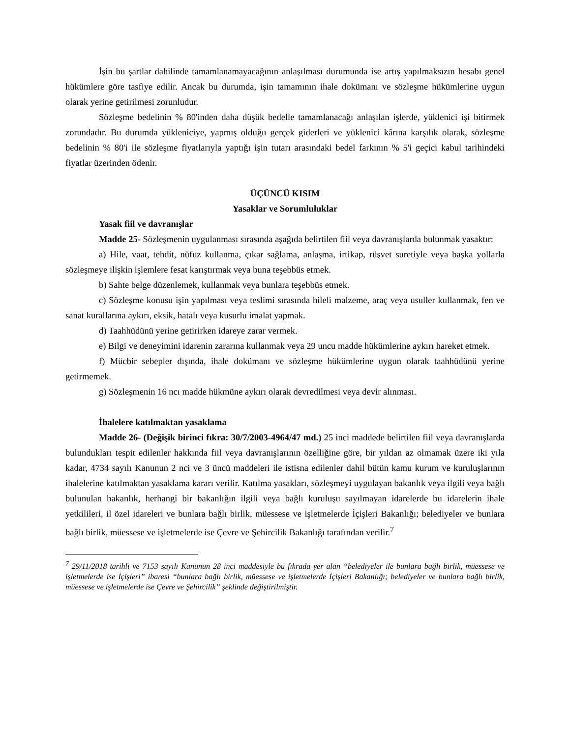İşin bu şartlar dahilinde tamamlanamayacağının anlaşılması durumunda ise artış yapılmaksızın hesabı genel hükümlere göre tasfiye edilir. Ancak bu durumda, işin tamamının ihale dokümanı ve sözleşme hükümlerine uygun olarak yerine getirilmesi zorunludur.
Sözleşme bedelinin % 80'inden daha düşük bedelle tamamlanacağı anlaşılan işlerde, yüklenici işi bitirmek zorundadır. Bu durumda yükleniciye, yapmış olduğu gerçek giderleri ve yüklenici kârına karşılık olarak, sözleşme bedelinin % 80'i ile sözleşme fiyatlarıyla yaptığı işin tutarı arasındaki bedel farkının % 5'i geçici kabul tarihindeki fiyatlar üzerinden ödenir.
ÜÇÜNCÜ KISIM
Yasaklar ve Sorumluluklar
Yasak fiil ve davranışlar
Madde 25- Sözleşmenin uygulanması sırasında aşağıda belirtilen fiil veya davranışlarda bulunmak yasaktır:
a) Hile, vaat, tehdit, nüfuz kullanma, çıkar sağlama, anlaşma, irtikap, rüşvet suretiyle veya başka yollarla sözleşmeye ilişkin işlemlere fesat karıştırmak veya buna teşebbüs etmek.
b) Sahte belge düzenlemek, kullanmak veya bunlara teşebbüs etmek.
c) Sözleşme konusu işin yapılması veya teslimi sırasında hileli malzeme, araç veya usuller kullanmak, fen ve sanat kurallarına aykırı, eksik, hatalı veya kusurlu imalat yapmak.
d) Taahhüdünü yerine getirirken idareye zarar vermek.
e) Bilgi ve deneyimini idarenin zararına kullanmak veya 29 uncu madde hükümlerine aykırı hareket etmek.
f) Mücbir sebepler dışında, ihale dokümanı ve sözleşme hükümlerine uygun olarak taahhüdünü yerine getirmemek.
g) Sözleşmenin 16 ncı madde hükmüne aykırı olarak devredilmesi veya devir alınması.
İhalelere katılmaktan yasaklama
Madde 26- (Değişik birinci fıkra: 30/7/2003-4964/47 md.) 25 inci maddede belirtilen fiil veya davranışlarda bulundukları tespit edilenler hakkında fiil veya davranışlarının özelliğine göre, bir yıldan az olmamak üzere iki yıla kadar, 4734 sayılı Kanunun 2 nci ve 3 üncü maddeleri ile istisna edilenler dahil bütün kamu kurum ve kuruluşlarının ihalelerine katılmaktan yasaklama kararı verilir. Katılma yasakları, sözleşmeyi uygulayan bakanlık veya ilgili veya bağlı bulunulan bakanlık, herhangi bir bakanlığın ilgili veya bağlı kuruluşu sayılmayan idarelerde bu idarelerin ihale yetkilileri, il özel idareleri ve bunlara bağlı birlik, müessese ve işletmelerde İçişleri Bakanlığı; belediyeler ve bunlara bağlı birlik, müessese ve işletmelerde ise Çevre ve Şehircilik Bakanlığı tarafından verilir.<sup>7</sup>
<sup>7</sup> 29/11/2018 tarihli ve 7153 sayılı Kanunun 28 inci maddesiyle bu fıkrada yer alan “belediyeler ile bunlara bağlı birlik, müessese ve işletmelerde ise İçişleri” ibaresi “bunlara bağlı birlik, müessese ve işletmelerde İçişleri Bakanlığı; belediyeler ve bunlara bağlı birlik, müessese ve işletmelerde ise Çevre ve Şehircilik” şeklinde değiştirilmiştir.